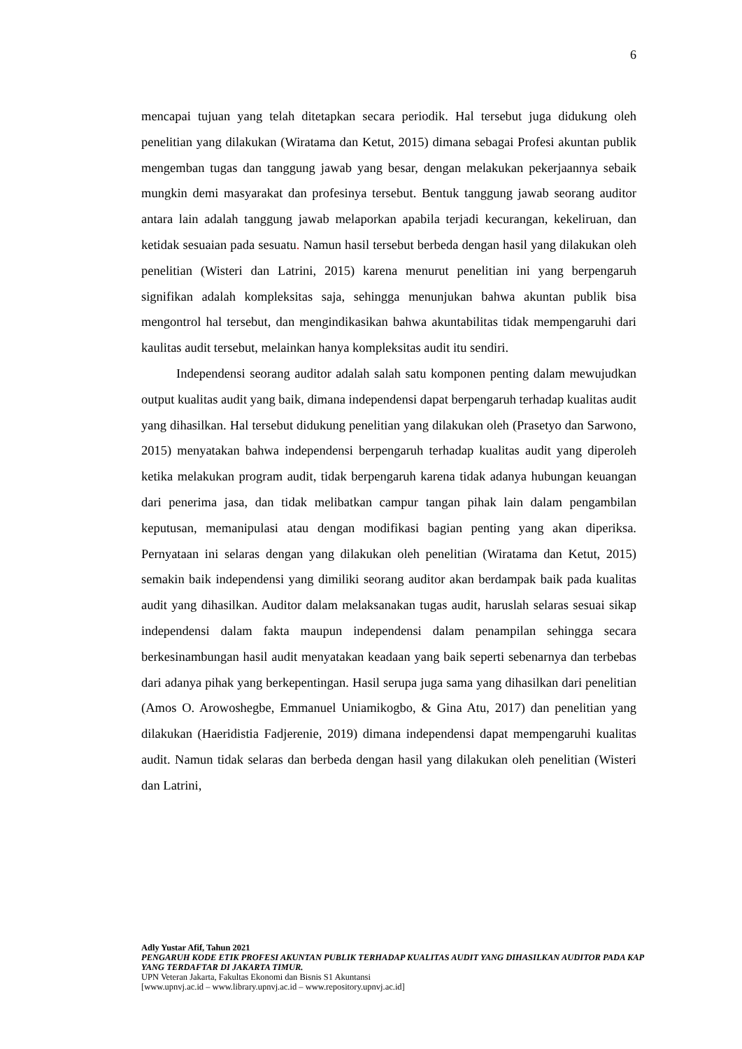6
mencapai tujuan yang telah ditetapkan secara periodik. Hal tersebut juga didukung oleh penelitian yang dilakukan (Wiratama dan Ketut, 2015) dimana sebagai Profesi akuntan publik mengemban tugas dan tanggung jawab yang besar, dengan melakukan pekerjaannya sebaik mungkin demi masyarakat dan profesinya tersebut. Bentuk tanggung jawab seorang auditor antara lain adalah tanggung jawab melaporkan apabila terjadi kecurangan, kekeliruan, dan ketidak sesuaian pada sesuatu. Namun hasil tersebut berbeda dengan hasil yang dilakukan oleh penelitian (Wisteri dan Latrini, 2015) karena menurut penelitian ini yang berpengaruh signifikan adalah kompleksitas saja, sehingga menunjukan bahwa akuntan publik bisa mengontrol hal tersebut, dan mengindikasikan bahwa akuntabilitas tidak mempengaruhi dari kaulitas audit tersebut, melainkan hanya kompleksitas audit itu sendiri.
Independensi seorang auditor adalah salah satu komponen penting dalam mewujudkan output kualitas audit yang baik, dimana independensi dapat berpengaruh terhadap kualitas audit yang dihasilkan. Hal tersebut didukung penelitian yang dilakukan oleh (Prasetyo dan Sarwono, 2015) menyatakan bahwa independensi berpengaruh terhadap kualitas audit yang diperoleh ketika melakukan program audit, tidak berpengaruh karena tidak adanya hubungan keuangan dari penerima jasa, dan tidak melibatkan campur tangan pihak lain dalam pengambilan keputusan, memanipulasi atau dengan modifikasi bagian penting yang akan diperiksa. Pernyataan ini selaras dengan yang dilakukan oleh penelitian (Wiratama dan Ketut, 2015) semakin baik independensi yang dimiliki seorang auditor akan berdampak baik pada kualitas audit yang dihasilkan. Auditor dalam melaksanakan tugas audit, haruslah selaras sesuai sikap independensi dalam fakta maupun independensi dalam penampilan sehingga secara berkesinambungan hasil audit menyatakan keadaan yang baik seperti sebenarnya dan terbebas dari adanya pihak yang berkepentingan. Hasil serupa juga sama yang dihasilkan dari penelitian (Amos O. Arowoshegbe, Emmanuel Uniamikogbo, & Gina Atu, 2017) dan penelitian yang dilakukan (Haeridistia Fadjerenie, 2019) dimana independensi dapat mempengaruhi kualitas audit. Namun tidak selaras dan berbeda dengan hasil yang dilakukan oleh penelitian (Wisteri dan Latrini,
Adly Yustar Afif, Tahun 2021
PENGARUH KODE ETIK PROFESI AKUNTAN PUBLIK TERHADAP KUALITAS AUDIT YANG DIHASILKAN AUDITOR PADA KAP YANG TERDAFTAR DI JAKARTA TIMUR.
UPN Veteran Jakarta, Fakultas Ekonomi dan Bisnis S1 Akuntansi
[www.upnvj.ac.id – www.library.upnvj.ac.id – www.repository.upnvj.ac.id]